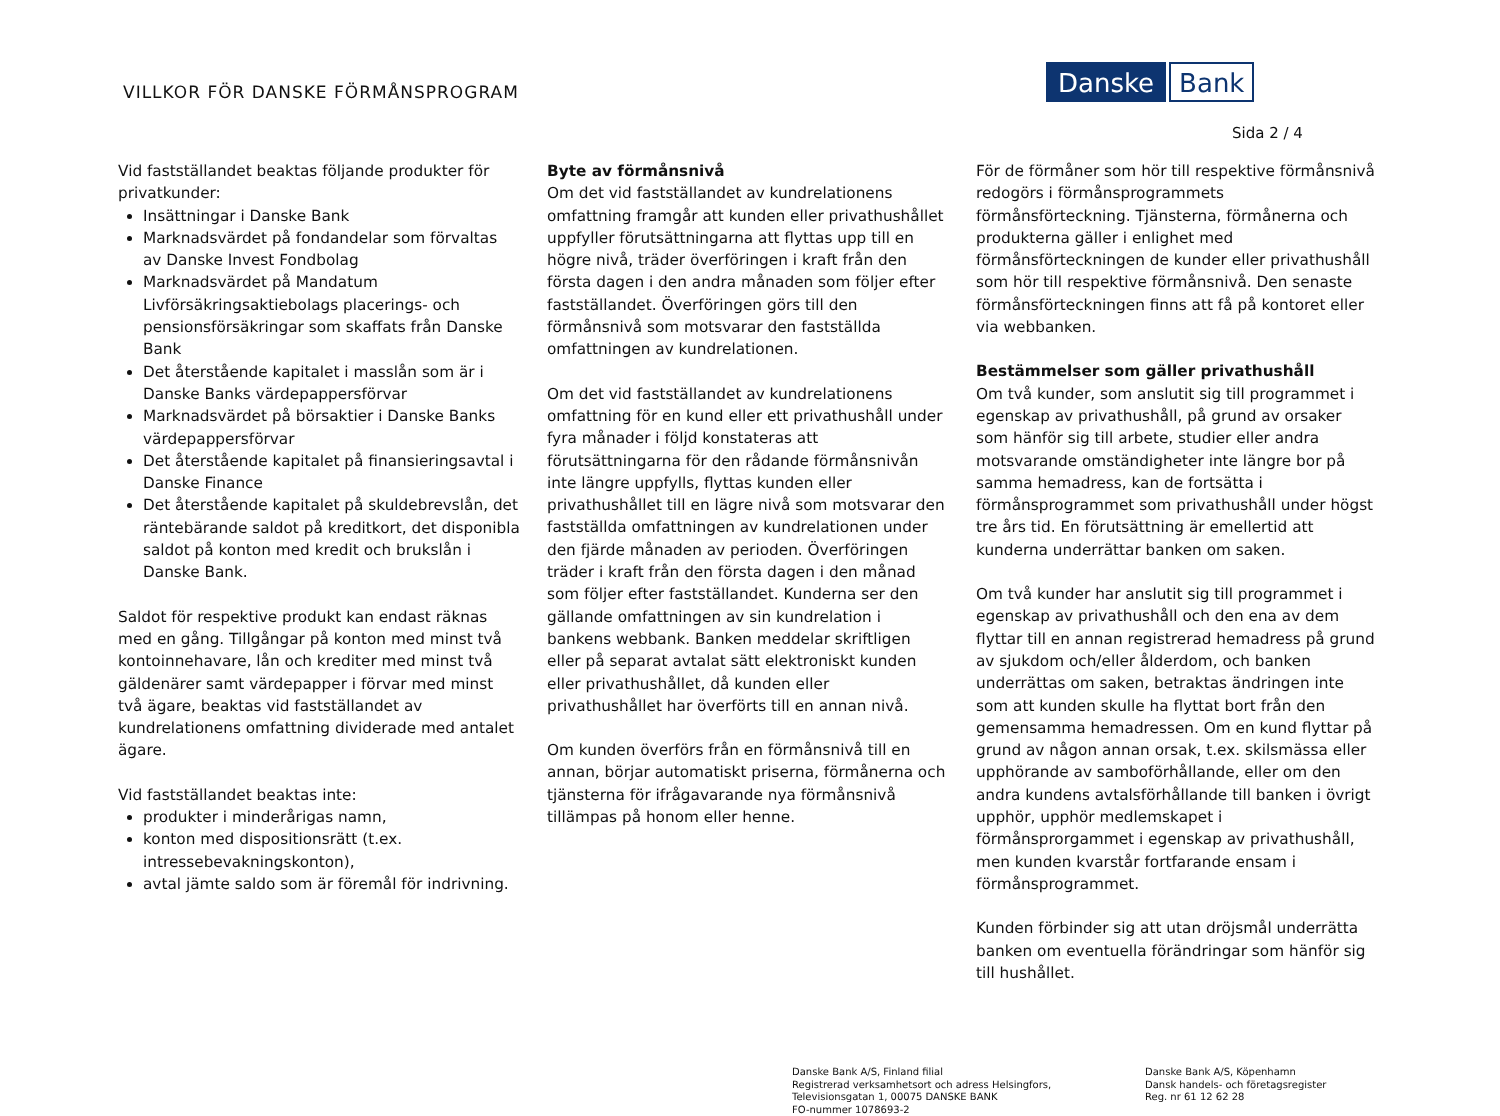VILLKOR FÖR DANSKE FÖRMÅNSPROGRAM
Danske Bank
Sida 2 / 4
Vid fastställandet beaktas följande produkter för privatkunder:
Insättningar i Danske Bank
Marknadsvärdet på fondandelar som förvaltas av Danske Invest Fondbolag
Marknadsvärdet på Mandatum Livförsäkringsaktiebolags placerings- och pensionsförsäkringar som skaffats från Danske Bank
Det återstående kapitalet i masslån som är i Danske Banks värdepappersförvar
Marknadsvärdet på börsaktier i Danske Banks värdepappersförvar
Det återstående kapitalet på finansieringsavtal i Danske Finance
Det återstående kapitalet på skuldebrevslån, det räntebärande saldot på kreditkort, det disponibla saldot på konton med kredit och brukslån i Danske Bank.
Saldot för respektive produkt kan endast räknas med en gång. Tillgångar på konton med minst två kontoinnehavare, lån och krediter med minst två gäldenärer samt värdepapper i förvar med minst två ägare, beaktas vid fastställandet av kundrelationens omfattning dividerade med antalet ägare.
Vid fastställandet beaktas inte:
produkter i minderårigas namn,
konton med dispositionsrätt (t.ex. intressebevakningskonton),
avtal jämte saldo som är föremål för indrivning.
Byte av förmånsnivå
Om det vid fastställandet av kundrelationens omfattning framgår att kunden eller privathushållet uppfyller förutsättningarna att flyttas upp till en högre nivå, träder överföringen i kraft från den första dagen i den andra månaden som följer efter fastställandet. Överföringen görs till den förmånsnivå som motsvarar den fastställda omfattningen av kundrelationen.
Om det vid fastställandet av kundrelationens omfattning för en kund eller ett privathushåll under fyra månader i följd konstateras att förutsättningarna för den rådande förmånsnivån inte längre uppfylls, flyttas kunden eller privathushållet till en lägre nivå som motsvarar den fastställda omfattningen av kundrelationen under den fjärde månaden av perioden. Överföringen träder i kraft från den första dagen i den månad som följer efter fastställandet. Kunderna ser den gällande omfattningen av sin kundrelation i bankens webbank. Banken meddelar skriftligen eller på separat avtalat sätt elektroniskt kunden eller privathushållet, då kunden eller privathushållet har överförts till en annan nivå.
Om kunden överförs från en förmånsnivå till en annan, börjar automatiskt priserna, förmånerna och tjänsterna för ifrågavarande nya förmånsnivå tillämpas på honom eller henne.
För de förmåner som hör till respektive förmånsnivå redogörs i förmånsprogrammets förmånsförteckning. Tjänsterna, förmånerna och produkterna gäller i enlighet med förmånsförteckningen de kunder eller privathushåll som hör till respektive förmånsnivå. Den senaste förmånsförteckningen finns att få på kontoret eller via webbanken.
Bestämmelser som gäller privathushåll
Om två kunder, som anslutit sig till programmet i egenskap av privathushåll, på grund av orsaker som hänför sig till arbete, studier eller andra motsvarande omständigheter inte längre bor på samma hemadress, kan de fortsätta i förmånsprogrammet som privathushåll under högst tre års tid. En förutsättning är emellertid att kunderna underrättar banken om saken.
Om två kunder har anslutit sig till programmet i egenskap av privathushåll och den ena av dem flyttar till en annan registrerad hemadress på grund av sjukdom och/eller ålderdom, och banken underrättas om saken, betraktas ändringen inte som att kunden skulle ha flyttat bort från den gemensamma hemadressen. Om en kund flyttar på grund av någon annan orsak, t.ex. skilsmässa eller upphörande av samboförhållande, eller om den andra kundens avtalsförhållande till banken i övrigt upphör, upphör medlemskapet i förmånsprorgammet i egenskap av privathushåll, men kunden kvarstår fortfarande ensam i förmånsprogrammet.
Kunden förbinder sig att utan dröjsmål underrätta banken om eventuella förändringar som hänför sig till hushållet.
Danske Bank A/S, Finland filial
Registrerad verksamhetsort och adress Helsingfors,
Televisionsgatan 1, 00075 DANSKE BANK
FO-nummer 1078693-2
Danske Bank A/S, Köpenhamn
Dansk handels- och företagsregister
Reg. nr 61 12 62 28